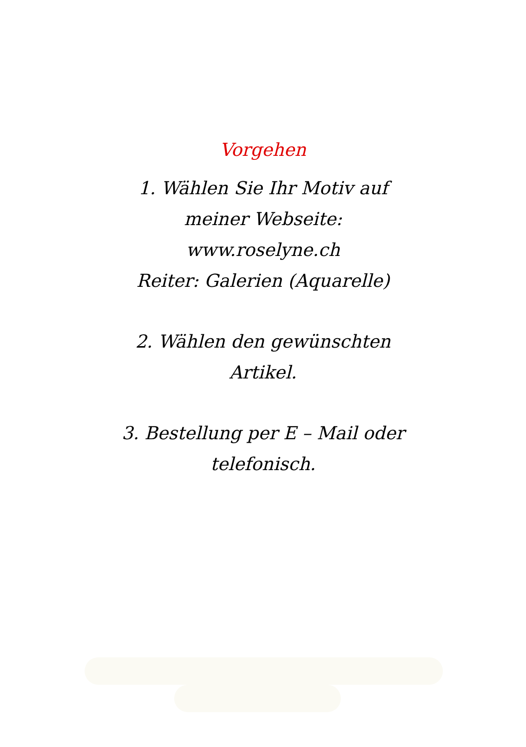Vorgehen
1. Wählen Sie Ihr Motiv auf
meiner Webseite:
www.roselyne.ch
Reiter: Galerien (Aquarelle)
2. Wählen den gewünschten
Artikel.
3. Bestellung per E – Mail oder
telefonisch.